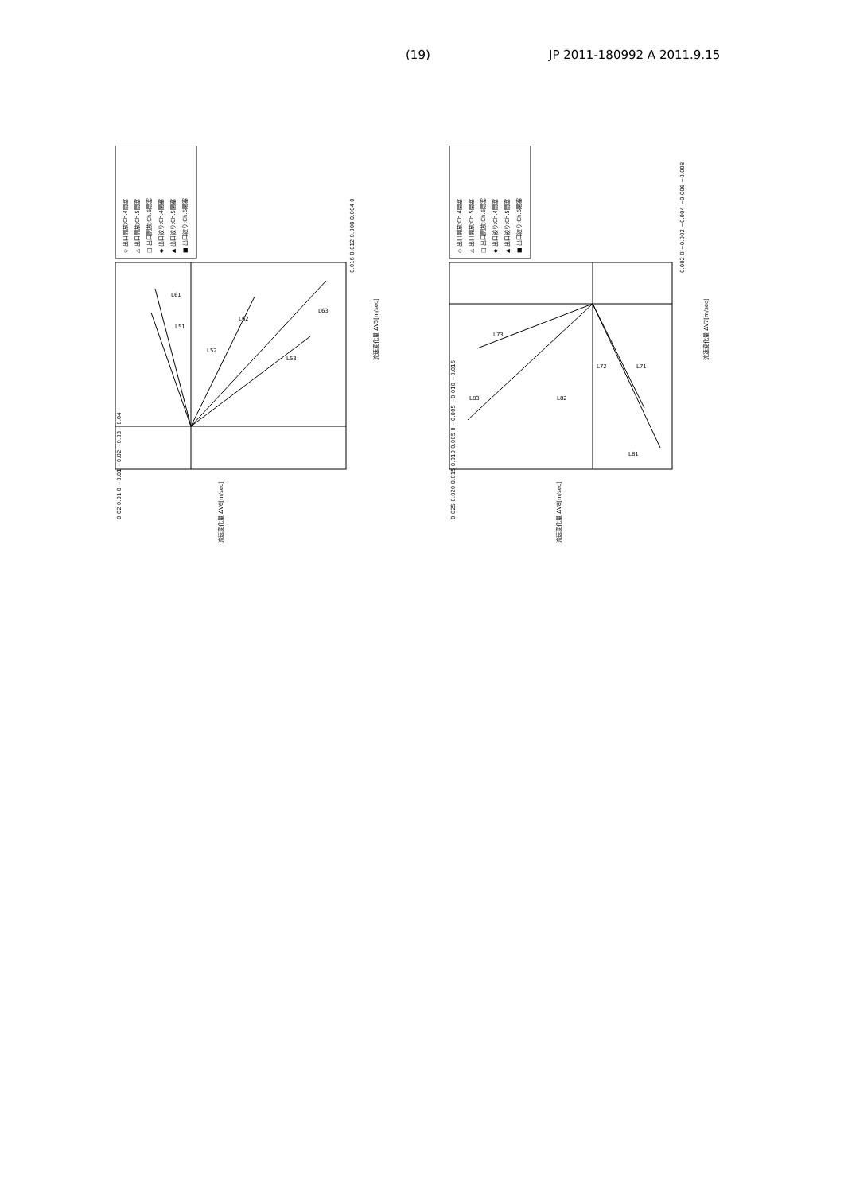(19) JP 2011-180992 A 2011.9.15
◇ 出口開放:Ch.4閉塞
△ 出口開放:Ch.5閉塞
□ 出口開放:Ch.6閉塞
◆ 出口絞り:Ch.4閉塞
▲ 出口絞り:Ch.5閉塞
■ 出口絞り:Ch.6閉塞
0.016 0.012 0.008 0.004 0
流速変化量 ΔV5[m/sec]
0.02 0.01 0 −0.01 −0.02 −0.03 −0.04
流速変化量 ΔV6[m/sec]
L51
L52
L53
L61
L62
L63
◇ 出口開放:Ch.4閉塞
△ 出口開放:Ch.5閉塞
□ 出口開放:Ch.6閉塞
◆ 出口絞り:Ch.4閉塞
▲ 出口絞り:Ch.5閉塞
■ 出口絞り:Ch.6閉塞
0.002 0 −0.002 −0.004 −0.006 −0.008
流速変化量 ΔV7[m/sec]
0.025 0.020 0.015 0.010 0.005 0 −0.005 −0.010 −0.015
流速変化量 ΔV8[m/sec]
L73
L72
L71
L83
L82
L81